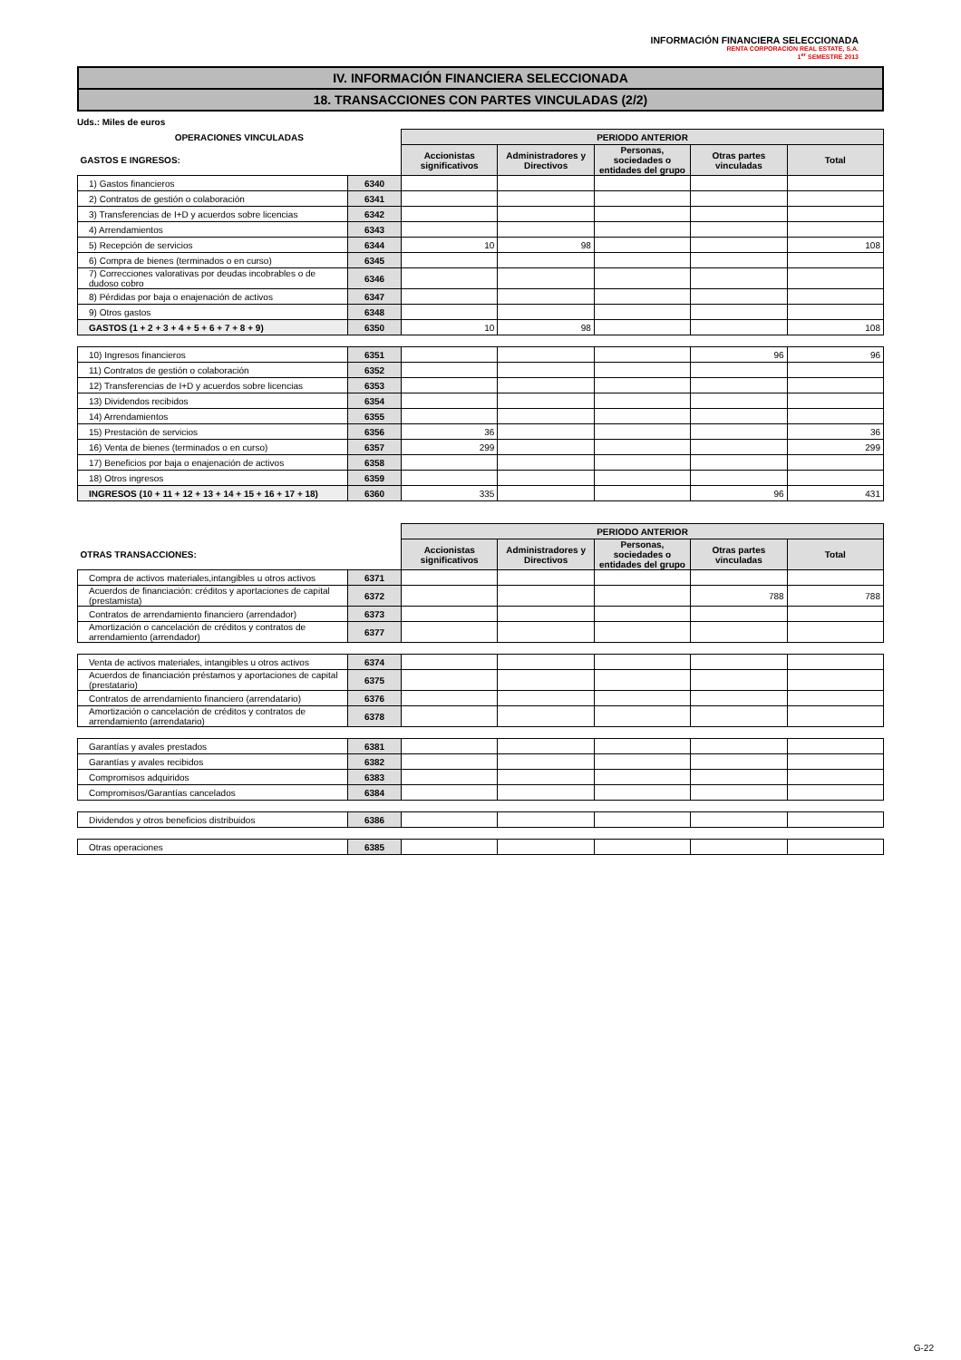INFORMACIÓN FINANCIERA SELECCIONADA
RENTA CORPORACION REAL ESTATE, S.A.
1<sup>er</sup> SEMESTRE 2013
IV. INFORMACIÓN FINANCIERA SELECCIONADA
18. TRANSACCIONES CON PARTES VINCULADAS (2/2)
Uds.: Miles de euros
| OPERACIONES VINCULADAS | | PERIODO ANTERIOR | | | | |
| GASTOS E INGRESOS: | | Accionistas significativos | Administradores y Directivos | Personas, sociedades o entidades del grupo | Otras partes vinculadas | Total |
| 1) Gastos financieros | 6340 | | | | | |
| 2) Contratos de gestión o colaboración | 6341 | | | | | |
| 3) Transferencias de I+D y acuerdos sobre licencias | 6342 | | | | | |
| 4) Arrendamientos | 6343 | | | | | |
| 5) Recepción de servicios | 6344 | 10 | 98 | | | 108 |
| 6) Compra de bienes (terminados o en curso) | 6345 | | | | | |
| 7) Correcciones valorativas por deudas incobrables o de dudoso cobro | 6346 | | | | | |
| 8) Pérdidas por baja o enajenación de activos | 6347 | | | | | |
| 9) Otros gastos | 6348 | | | | | |
| GASTOS (1 + 2 + 3 + 4 + 5 + 6 + 7 + 8 + 9) | 6350 | 10 | 98 | | | 108 |
| 10) Ingresos financieros | 6351 | | | | 96 | 96 |
| 11) Contratos de gestión o colaboración | 6352 | | | | | |
| 12) Transferencias de I+D y acuerdos sobre licencias | 6353 | | | | | |
| 13) Dividendos recibidos | 6354 | | | | | |
| 14) Arrendamientos | 6355 | | | | | |
| 15) Prestación de servicios | 6356 | 36 | | | | 36 |
| 16) Venta de bienes (terminados o en curso) | 6357 | 299 | | | | 299 |
| 17) Beneficios por baja o enajenación de activos | 6358 | | | | | |
| 18) Otros ingresos | 6359 | | | | | |
| INGRESOS (10 + 11 + 12 + 13 + 14 + 15 + 16 + 17 + 18) | 6360 | 335 | | | 96 | 431 |
| | | PERIODO ANTERIOR | | | | |
| OTRAS TRANSACCIONES: | | Accionistas significativos | Administradores y Directivos | Personas, sociedades o entidades del grupo | Otras partes vinculadas | Total |
| Compra de activos materiales,intangibles u otros activos | 6371 | | | | | |
| Acuerdos de financiación: créditos y aportaciones de capital (prestamista) | 6372 | | | | 788 | 788 |
| Contratos de arrendamiento financiero (arrendador) | 6373 | | | | | |
| Amortización o cancelación de créditos y contratos de arrendamiento (arrendador) | 6377 | | | | | |
| Venta de activos materiales, intangibles u otros activos | 6374 | | | | | |
| Acuerdos de financiación préstamos y aportaciones de capital (prestatario) | 6375 | | | | | |
| Contratos de arrendamiento financiero (arrendatario) | 6376 | | | | | |
| Amortización o cancelación de créditos y contratos de arrendamiento (arrendatario) | 6378 | | | | | |
| Garantías y avales prestados | 6381 | | | | | |
| Garantías y avales recibidos | 6382 | | | | | |
| Compromisos adquiridos | 6383 | | | | | |
| Compromisos/Garantías cancelados | 6384 | | | | | |
| Dividendos y otros beneficios distribuidos | 6386 | | | | | |
| Otras operaciones | 6385 | | | | | |
G-22